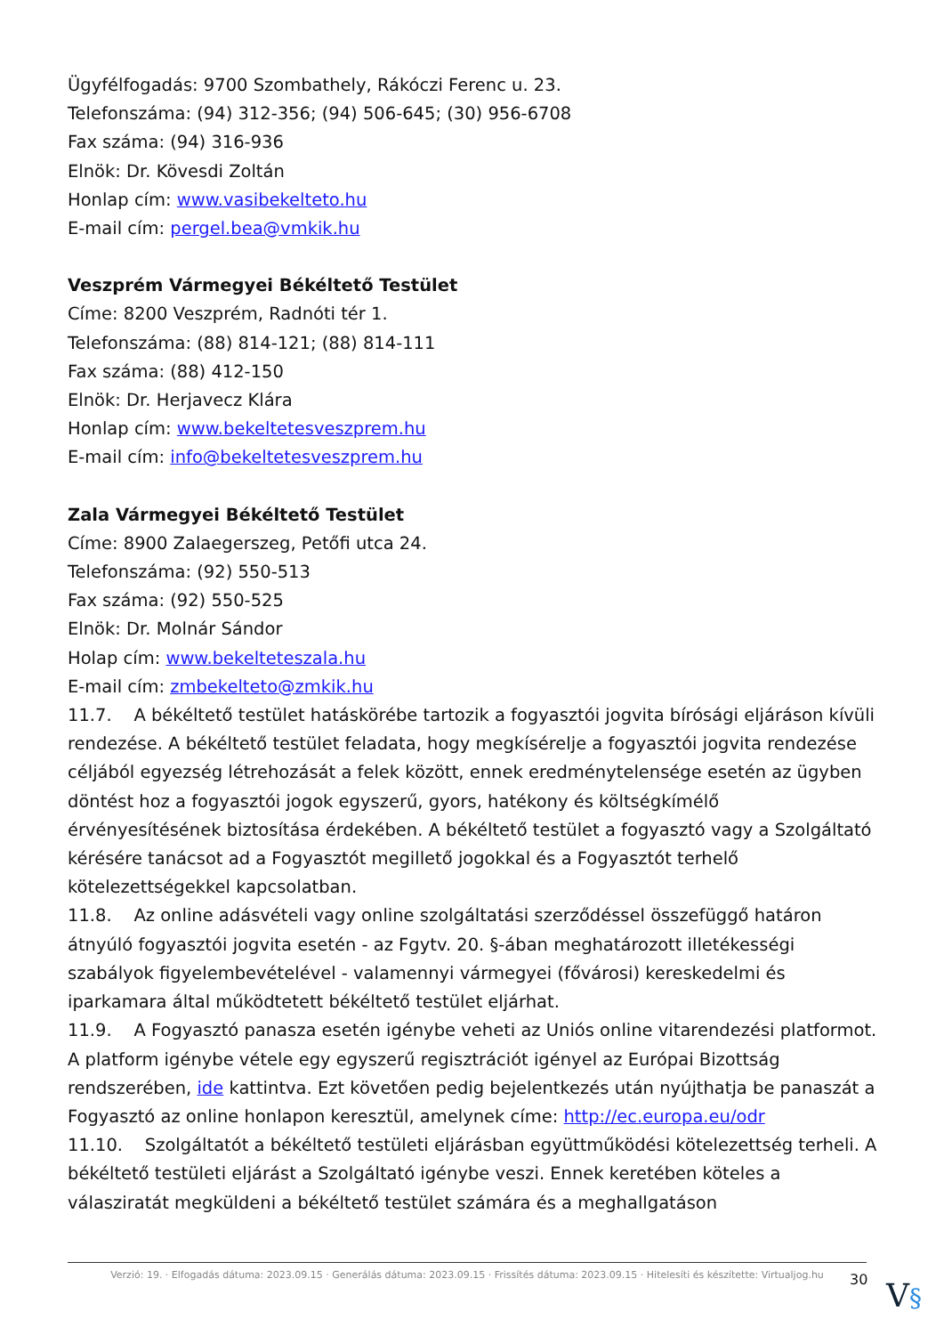Ügyfélfogadás: 9700 Szombathely, Rákóczi Ferenc u. 23.
Telefonszáma: (94) 312-356; (94) 506-645; (30) 956-6708
Fax száma: (94) 316-936
Elnök: Dr. Kövesdi Zoltán
Honlap cím: www.vasibekelteto.hu
E-mail cím: pergel.bea@vmkik.hu
Veszprém Vármegyei Békéltető Testület
Címe: 8200 Veszprém, Radnóti tér 1.
Telefonszáma: (88) 814-121; (88) 814-111
Fax száma: (88) 412-150
Elnök: Dr. Herjavecz Klára
Honlap cím: www.bekeltetesveszprem.hu
E-mail cím: info@bekeltetesveszprem.hu
Zala Vármegyei Békéltető Testület
Címe: 8900 Zalaegerszeg, Petőfi utca 24.
Telefonszáma: (92) 550-513
Fax száma: (92) 550-525
Elnök: Dr. Molnár Sándor
Holap cím: www.bekelteteszala.hu
E-mail cím: zmbekelteto@zmkik.hu
11.7. A békéltető testület hatáskörébe tartozik a fogyasztói jogvita bírósági eljáráson kívüli rendezése. A békéltető testület feladata, hogy megkísérelje a fogyasztói jogvita rendezése céljából egyezség létrehozását a felek között, ennek eredménytelensége esetén az ügyben döntést hoz a fogyasztói jogok egyszerű, gyors, hatékony és költségkímélő érvényesítésének biztosítása érdekében. A békéltető testület a fogyasztó vagy a Szolgáltató kérésére tanácsot ad a Fogyasztót megillető jogokkal és a Fogyasztót terhelő kötelezettségekkel kapcsolatban.
11.8. Az online adásvételi vagy online szolgáltatási szerződéssel összefüggő határon átnyúló fogyasztói jogvita esetén - az Fgytv. 20. §-ában meghatározott illetékességi szabályok figyelembevételével - valamennyi vármegyei (fővárosi) kereskedelmi és iparkamara által működtetett békéltető testület eljárhat.
11.9. A Fogyasztó panasza esetén igénybe veheti az Uniós online vitarendezési platformot. A platform igénybe vétele egy egyszerű regisztrációt igényel az Európai Bizottság rendszerében, ide kattintva. Ezt követően pedig bejelentkezés után nyújthatja be panaszát a Fogyasztó az online honlapon keresztül, amelynek címe: http://ec.europa.eu/odr
11.10. Szolgáltatót a békéltető testületi eljárásban együttműködési kötelezettség terheli. A békéltető testületi eljárást a Szolgáltató igénybe veszi. Ennek keretében köteles a válasziratát megküldeni a békéltető testület számára és a meghallgatáson
Verzió: 19. · Elfogadás dátuma: 2023.09.15 · Generálás dátuma: 2023.09.15 · Frissítés dátuma: 2023.09.15 · Hitelesíti és készítette: Virtualjog.hu
30 V§